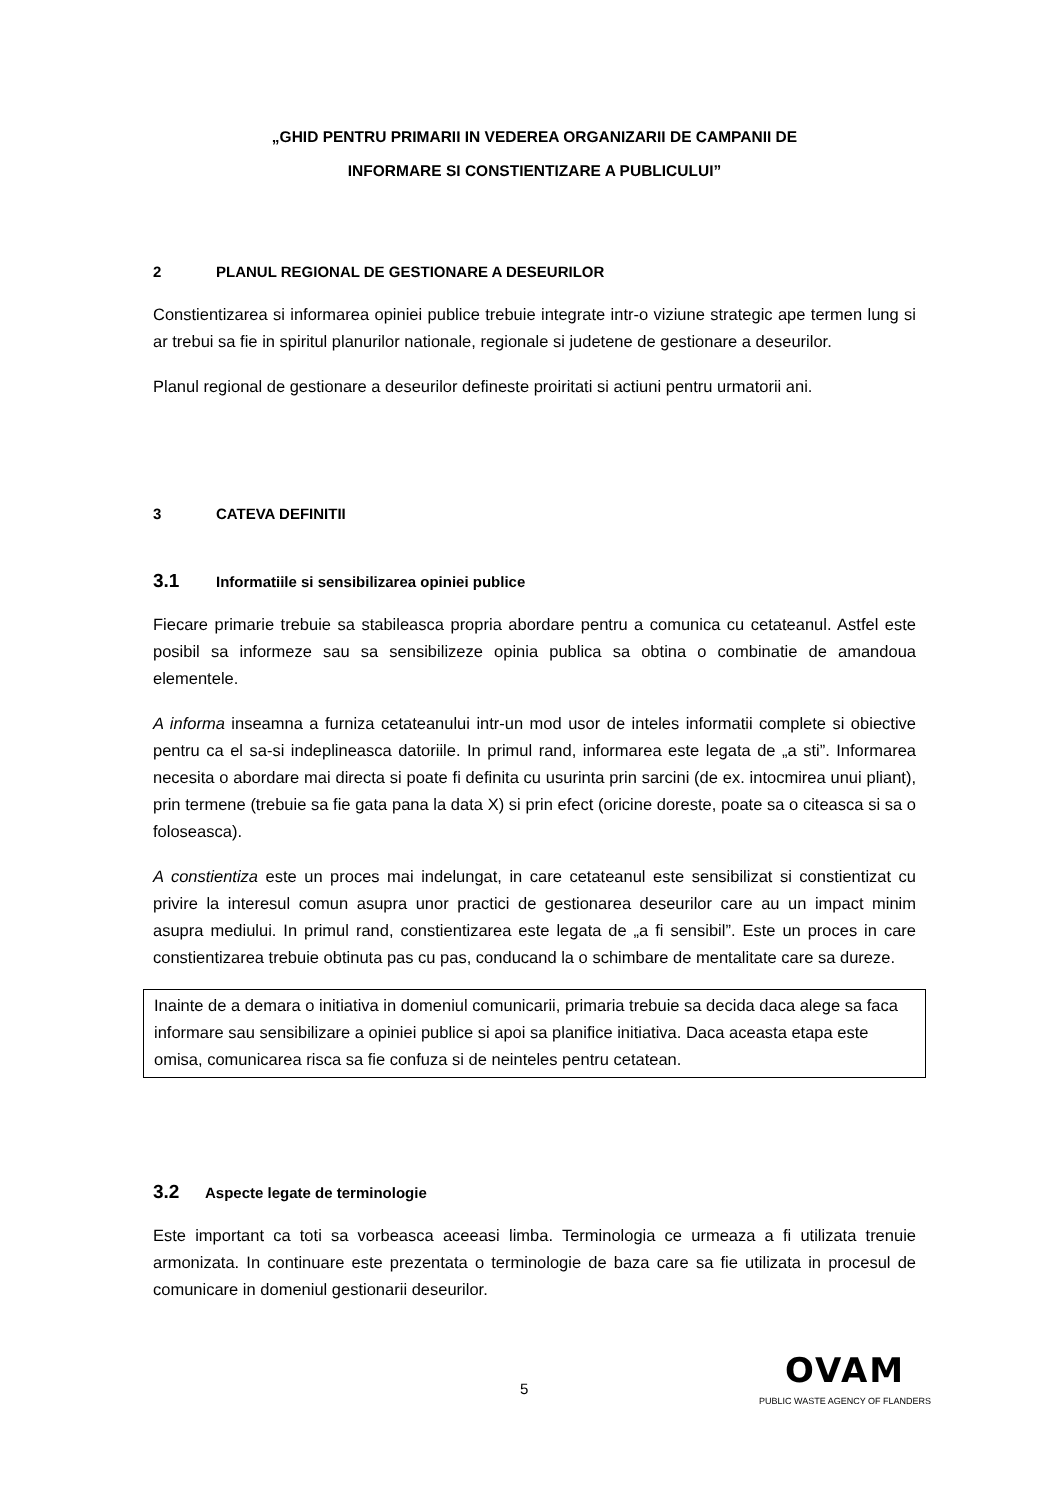„GHID PENTRU PRIMARII IN VEDEREA ORGANIZARII DE CAMPANII DE
INFORMARE SI CONSTIENTIZARE A PUBLICULUI”
2 PLANUL REGIONAL DE GESTIONARE A DESEURILOR
Constientizarea si informarea opiniei publice trebuie integrate intr-o viziune strategic ape termen lung si ar trebui sa fie in spiritul planurilor nationale, regionale si judetene de gestionare a deseurilor.
Planul regional de gestionare a deseurilor defineste proiritati si actiuni pentru urmatorii ani.
3 CATEVA DEFINITII
3.1 Informatiile si sensibilizarea opiniei publice
Fiecare primarie trebuie sa stabileasca propria abordare pentru a comunica cu cetateanul. Astfel este posibil sa informeze sau sa sensibilizeze opinia publica sa obtina o combinatie de amandoua elementele.
A informa inseamna a furniza cetateanului intr-un mod usor de inteles informatii complete si obiective pentru ca el sa-si indeplineasca datoriile. In primul rand, informarea este legata de „a sti”. Informarea necesita o abordare mai directa si poate fi definita cu usurinta prin sarcini (de ex. intocmirea unui pliant), prin termene (trebuie sa fie gata pana la data X) si prin efect (oricine doreste, poate sa o citeasca si sa o foloseasca).
A constientiza este un proces mai indelungat, in care cetateanul este sensibilizat si constientizat cu privire la interesul comun asupra unor practici de gestionarea deseurilor care au un impact minim asupra mediului. In primul rand, constientizarea este legata de „a fi sensibil”. Este un proces in care constientizarea trebuie obtinuta pas cu pas, conducand la o schimbare de mentalitate care sa dureze.
Inainte de a demara o initiativa in domeniul comunicarii, primaria trebuie sa decida daca alege sa faca informare sau sensibilizare a opiniei publice si apoi sa planifice initiativa. Daca aceasta etapa este omisa, comunicarea risca sa fie confuza si de neinteles pentru cetatean.
3.2 Aspecte legate de terminologie
Este important ca toti sa vorbeasca aceeasi limba. Terminologia ce urmeaza a fi utilizata trenuie armonizata. In continuare este prezentata o terminologie de baza care sa fie utilizata in procesul de comunicare in domeniul gestionarii deseurilor.
5
OVAM
PUBLIC WASTE AGENCY OF FLANDERS